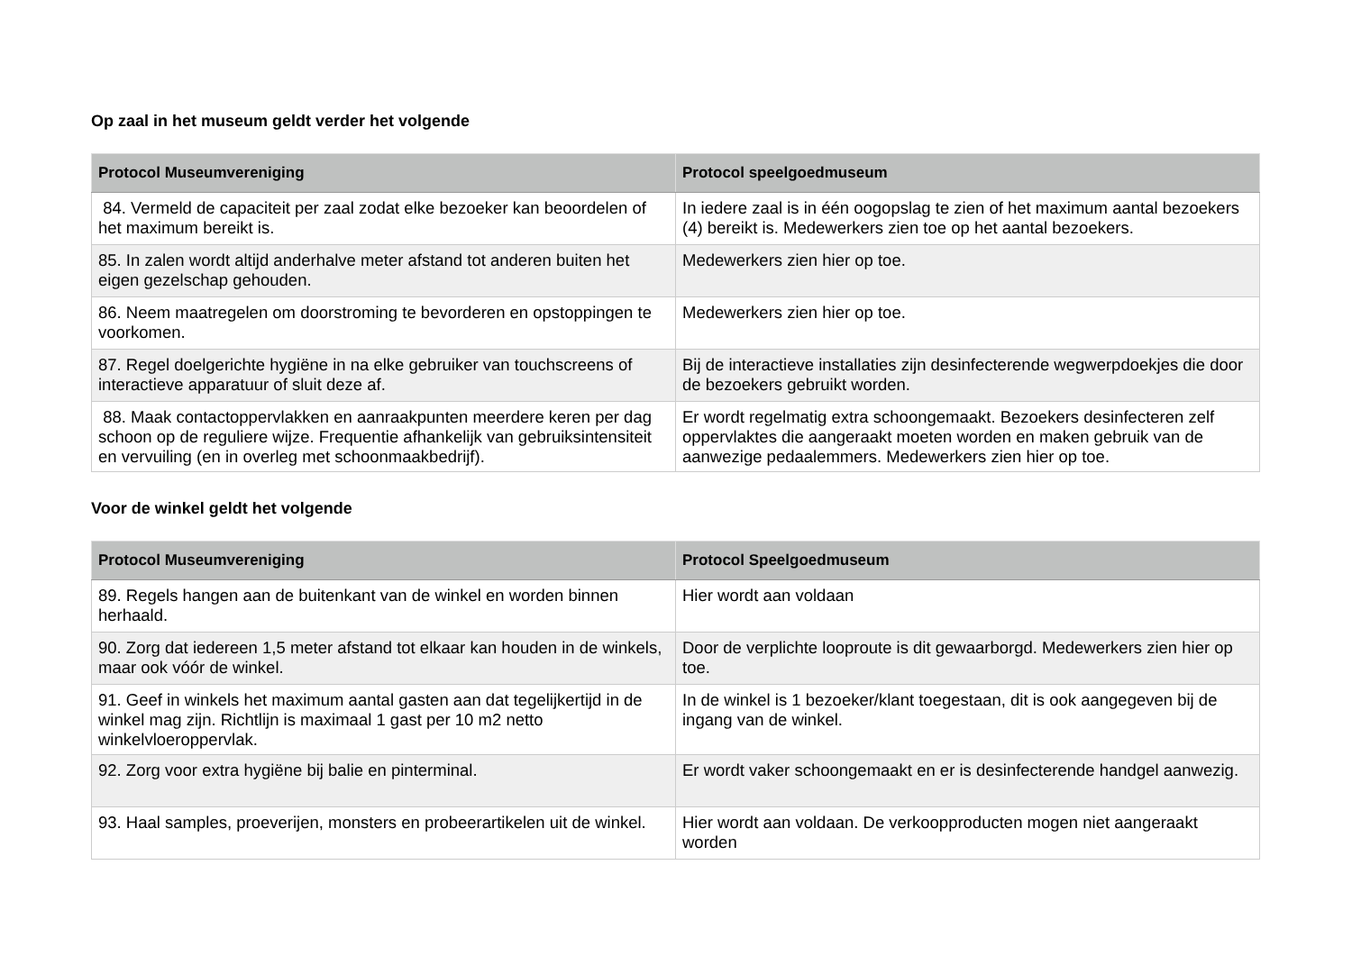Op zaal in het museum geldt verder het volgende
| Protocol Museumvereniging | Protocol speelgoedmuseum |
| --- | --- |
| 84. Vermeld de capaciteit per zaal zodat elke bezoeker kan beoordelen of het maximum bereikt is. | In iedere zaal is in één oogopslag te zien of het maximum aantal bezoekers (4) bereikt is. Medewerkers zien toe op het aantal bezoekers. |
| 85. In zalen wordt altijd anderhalve meter afstand tot anderen buiten het eigen gezelschap gehouden. | Medewerkers zien hier op toe. |
| 86. Neem maatregelen om doorstroming te bevorderen en opstoppingen te voorkomen. | Medewerkers zien hier op toe. |
| 87. Regel doelgerichte hygiëne in na elke gebruiker van touchscreens of interactieve apparatuur of sluit deze af. | Bij de interactieve installaties zijn desinfecterende wegwerpdoekjes die door de bezoekers gebruikt worden. |
| 88. Maak contactoppervlakken en aanraakpunten meerdere keren per dag schoon op de reguliere wijze. Frequentie afhankelijk van gebruiksintensiteit en vervuiling (en in overleg met schoonmaakbedrijf). | Er wordt regelmatig extra schoongemaakt. Bezoekers desinfecteren zelf oppervlaktes die aangeraakt moeten worden en maken gebruik van de aanwezige pedaalemmers. Medewerkers zien hier op toe. |
Voor de winkel geldt het volgende
| Protocol Museumvereniging | Protocol Speelgoedmuseum |
| --- | --- |
| 89. Regels hangen aan de buitenkant van de winkel en worden binnen herhaald. | Hier wordt aan voldaan |
| 90. Zorg dat iedereen 1,5 meter afstand tot elkaar kan houden in de winkels, maar ook vóór de winkel. | Door de verplichte looproute is dit gewaarborgd. Medewerkers zien hier op toe. |
| 91. Geef in winkels het maximum aantal gasten aan dat tegelijkertijd in de winkel mag zijn. Richtlijn is maximaal 1 gast per 10 m2 netto winkelvloeroppervlak. | In de winkel is 1 bezoeker/klant toegestaan, dit is ook aangegeven bij de ingang van de winkel. |
| 92. Zorg voor extra hygiëne bij balie en pinterminal. | Er wordt vaker schoongemaakt en er is desinfecterende handgel aanwezig. |
| 93. Haal samples, proeverijen, monsters en probeerartikelen uit de winkel. | Hier wordt aan voldaan. De verkoopproducten mogen niet aangeraakt worden |